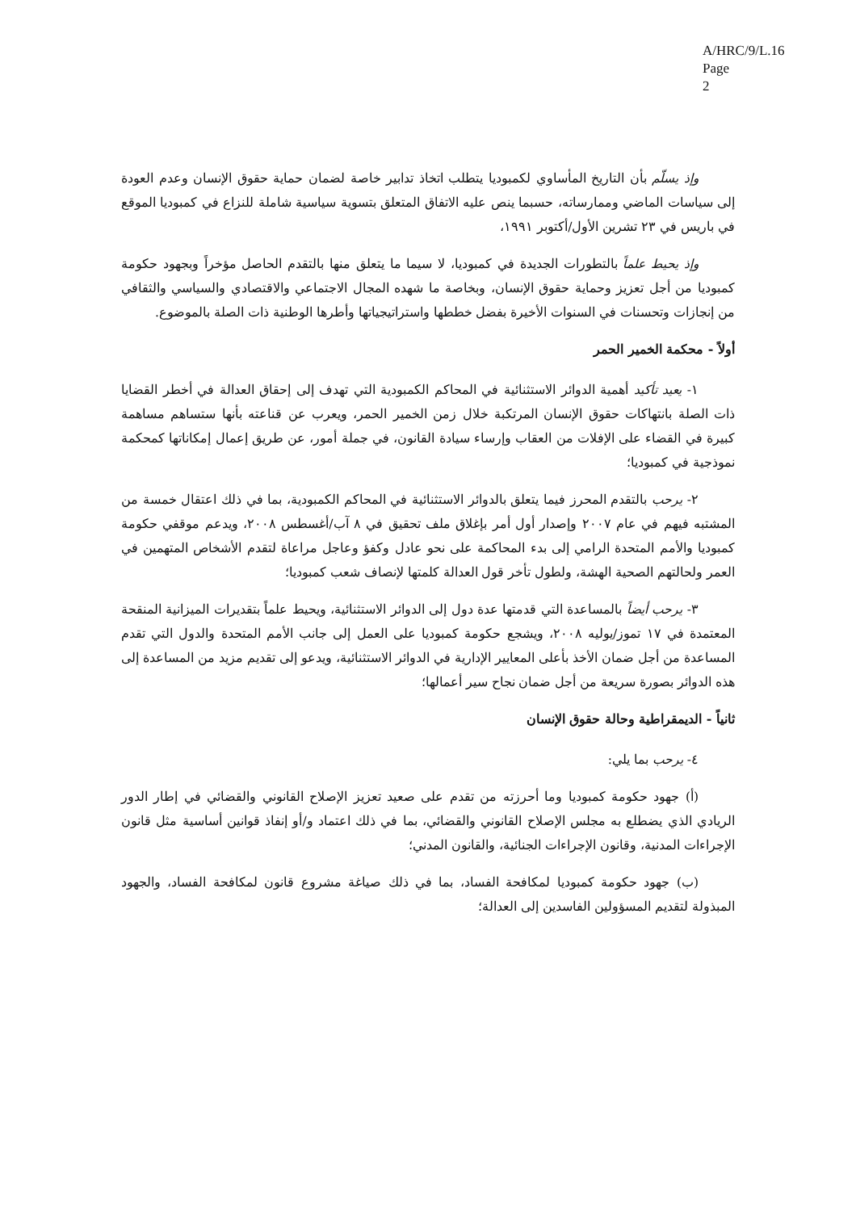A/HRC/9/L.16
Page 2
وإذ يسلّم بأن التاريخ المأساوي لكمبوديا يتطلب اتخاذ تدابير خاصة لضمان حماية حقوق الإنسان وعدم العودة إلى سياسات الماضي وممارساته، حسبما ينص عليه الاتفاق المتعلق بتسوية سياسية شاملة للنزاع في كمبوديا الموقع في باريس في ٢٣ تشرين الأول/أكتوبر ١٩٩١،
وإذ يحيط علماً بالتطورات الجديدة في كمبوديا، لا سيما ما يتعلق منها بالتقدم الحاصل مؤخراً وبجهود حكومة كمبوديا من أجل تعزيز وحماية حقوق الإنسان، وبخاصة ما شهده المجال الاجتماعي والاقتصادي والسياسي والثقافي من إنجازات وتحسنات في السنوات الأخيرة بفضل خططها واستراتيجياتها وأطرها الوطنية ذات الصلة بالموضوع.
أولاً - محكمة الخمير الحمر
١- يعيد تأكيد أهمية الدوائر الاستثنائية في المحاكم الكمبودية التي تهدف إلى إحقاق العدالة في أخطر القضايا ذات الصلة بانتهاكات حقوق الإنسان المرتكبة خلال زمن الخمير الحمر، ويعرب عن قناعته بأنها ستساهم مساهمة كبيرة في القضاء على الإفلات من العقاب وإرساء سيادة القانون، في جملة أمور، عن طريق إعمال إمكاناتها كمحكمة نموذجية في كمبوديا؛
٢- يرحب بالتقدم المحرز فيما يتعلق بالدوائر الاستثنائية في المحاكم الكمبودية، بما في ذلك اعتقال خمسة من المشتبه فيهم في عام ٢٠٠٧ وإصدار أول أمر بإغلاق ملف تحقيق في ٨ آب/أغسطس ٢٠٠٨، ويدعم موقفي حكومة كمبوديا والأمم المتحدة الرامي إلى بدء المحاكمة على نحو عادل وكفؤ وعاجل مراعاة لتقدم الأشخاص المتهمين في العمر ولحالتهم الصحية الهشة، ولطول تأخر قول العدالة كلمتها لإنصاف شعب كمبوديا؛
٣- يرحب أيضاً بالمساعدة التي قدمتها عدة دول إلى الدوائر الاستثنائية، ويحيط علماً بتقديرات الميزانية المنقحة المعتمدة في ١٧ تموز/يوليه ٢٠٠٨، ويشجع حكومة كمبوديا على العمل إلى جانب الأمم المتحدة والدول التي تقدم المساعدة من أجل ضمان الأخذ بأعلى المعايير الإدارية في الدوائر الاستثنائية، ويدعو إلى تقديم مزيد من المساعدة إلى هذه الدوائر بصورة سريعة من أجل ضمان نجاح سير أعمالها؛
ثانياً - الديمقراطية وحالة حقوق الإنسان
٤- يرحب بما يلي:
(أ) جهود حكومة كمبوديا وما أحرزته من تقدم على صعيد تعزيز الإصلاح القانوني والقضائي في إطار الدور الريادي الذي يضطلع به مجلس الإصلاح القانوني والقضائي، بما في ذلك اعتماد و/أو إنفاذ قوانين أساسية مثل قانون الإجراءات المدنية، وقانون الإجراءات الجنائية، والقانون المدني؛
(ب) جهود حكومة كمبوديا لمكافحة الفساد، بما في ذلك صياغة مشروع قانون لمكافحة الفساد، والجهود المبذولة لتقديم المسؤولين الفاسدين إلى العدالة؛